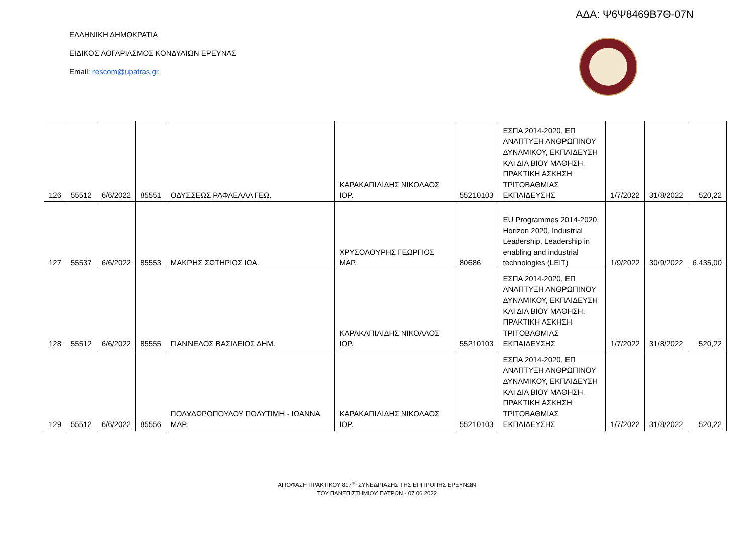ΑΔΑ: Ψ6Ψ8469Β7Θ-07Ν
ΕΛΛΗΝΙΚΗ ΔΗΜΟΚΡΑΤΙΑ
ΕΙΔΙΚΟΣ ΛΟΓΑΡΙΑΣΜΟΣ ΚΟΝΔΥΛΙΩΝ ΕΡΕΥΝΑΣ
Email: rescom@upatras.gr
| 126 | 55512 | 6/6/2022 | 85551 | ΟΔΥΣΣΕΩΣ ΡΑΦΑΕΛΛΑ ΓΕΩ. | ΚΑΡΑΚΑΠΙΛΙΔΗΣ ΝΙΚΟΛΑΟΣ ΙΟΡ. | 55210103 | ΕΣΠΑ 2014-2020, ΕΠ ΑΝΑΠΤΥΞΗ ΑΝΘΡΩΠΙΝΟΥ ΔΥΝΑΜΙΚΟΥ, ΕΚΠΑΙΔΕΥΣΗ ΚΑΙ ΔΙΑ ΒΙΟΥ ΜΑΘΗΣΗ, ΠΡΑΚΤΙΚΗ ΑΣΚΗΣΗ ΤΡΙΤΟΒΑΘΜΙΑΣ ΕΚΠΑΙΔΕΥΣΗΣ | 1/7/2022 | 31/8/2022 | 520,22 |
| 127 | 55537 | 6/6/2022 | 85553 | ΜΑΚΡΗΣ ΣΩΤΗΡΙΟΣ ΙΩΑ. | ΧΡΥΣΟΛΟΥΡΗΣ ΓΕΩΡΓΙΟΣ ΜΑΡ. | 80686 | EU Programmes 2014-2020, Horizon 2020, Industrial Leadership, Leadership in enabling and industrial technologies (LEIT) | 1/9/2022 | 30/9/2022 | 6.435,00 |
| 128 | 55512 | 6/6/2022 | 85555 | ΓΙΑΝΝΕΛΟΣ ΒΑΣΙΛΕΙΟΣ ΔΗΜ. | ΚΑΡΑΚΑΠΙΛΙΔΗΣ ΝΙΚΟΛΑΟΣ ΙΟΡ. | 55210103 | ΕΣΠΑ 2014-2020, ΕΠ ΑΝΑΠΤΥΞΗ ΑΝΘΡΩΠΙΝΟΥ ΔΥΝΑΜΙΚΟΥ, ΕΚΠΑΙΔΕΥΣΗ ΚΑΙ ΔΙΑ ΒΙΟΥ ΜΑΘΗΣΗ, ΠΡΑΚΤΙΚΗ ΑΣΚΗΣΗ ΤΡΙΤΟΒΑΘΜΙΑΣ ΕΚΠΑΙΔΕΥΣΗΣ | 1/7/2022 | 31/8/2022 | 520,22 |
| 129 | 55512 | 6/6/2022 | 85556 | ΠΟΛΥΔΩΡΟΠΟΥΛΟΥ ΠΟΛΥΤΙΜΗ - ΙΩΑΝΝΑ ΜΑΡ. | ΚΑΡΑΚΑΠΙΛΙΔΗΣ ΝΙΚΟΛΑΟΣ ΙΟΡ. | 55210103 | ΕΣΠΑ 2014-2020, ΕΠ ΑΝΑΠΤΥΞΗ ΑΝΘΡΩΠΙΝΟΥ ΔΥΝΑΜΙΚΟΥ, ΕΚΠΑΙΔΕΥΣΗ ΚΑΙ ΔΙΑ ΒΙΟΥ ΜΑΘΗΣΗ, ΠΡΑΚΤΙΚΗ ΑΣΚΗΣΗ ΤΡΙΤΟΒΑΘΜΙΑΣ ΕΚΠΑΙΔΕΥΣΗΣ | 1/7/2022 | 31/8/2022 | 520,22 |
ΑΠΟΦΑΣΗ ΠΡΑΚΤΙΚΟΥ 817<sup>ης</sup> ΣΥΝΕΔΡΙΑΣΗΣ ΤΗΣ ΕΠΙΤΡΟΠΗΣ ΕΡΕΥΝΩΝ
ΤΟΥ ΠΑΝΕΠΙΣΤΗΜΙΟΥ ΠΑΤΡΩΝ - 07.06.2022